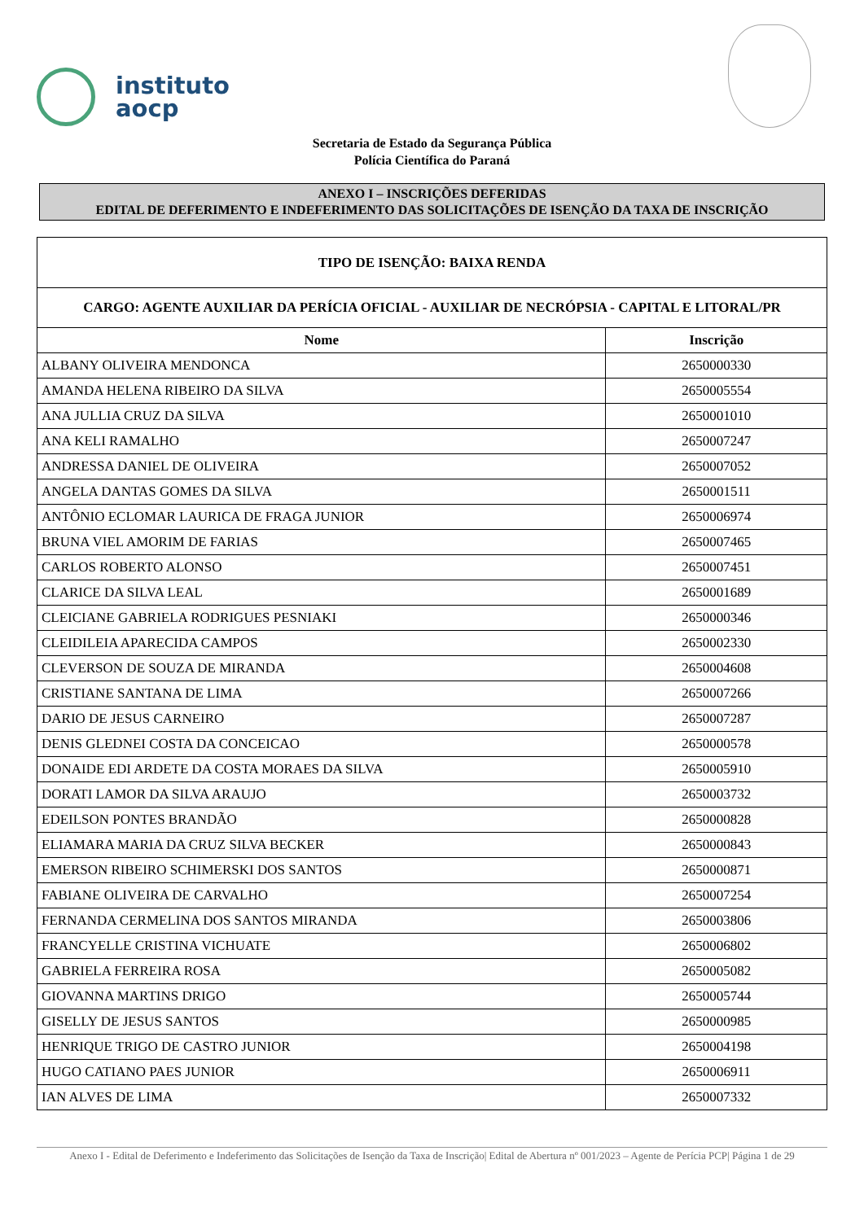instituto
aocp
Secretaria de Estado da Segurança Pública
Polícia Científica do Paraná
ANEXO I – INSCRIÇÕES DEFERIDAS
EDITAL DE DEFERIMENTO E INDEFERIMENTO DAS SOLICITAÇÕES DE ISENÇÃO DA TAXA DE INSCRIÇÃO
| TIPO DE ISENÇÃO: BAIXA RENDA | |
| CARGO: AGENTE AUXILIAR DA PERÍCIA OFICIAL - AUXILIAR DE NECRÓPSIA - CAPITAL E LITORAL/PR | |
| Nome | Inscrição |
| ALBANY OLIVEIRA MENDONCA | 2650000330 |
| AMANDA HELENA RIBEIRO DA SILVA | 2650005554 |
| ANA JULLIA CRUZ DA SILVA | 2650001010 |
| ANA KELI RAMALHO | 2650007247 |
| ANDRESSA DANIEL DE OLIVEIRA | 2650007052 |
| ANGELA DANTAS GOMES DA SILVA | 2650001511 |
| ANTÔNIO ECLOMAR LAURICA DE FRAGA JUNIOR | 2650006974 |
| BRUNA VIEL AMORIM DE FARIAS | 2650007465 |
| CARLOS ROBERTO ALONSO | 2650007451 |
| CLARICE DA SILVA LEAL | 2650001689 |
| CLEICIANE GABRIELA RODRIGUES PESNIAKI | 2650000346 |
| CLEIDILEIA APARECIDA CAMPOS | 2650002330 |
| CLEVERSON DE SOUZA DE MIRANDA | 2650004608 |
| CRISTIANE SANTANA DE LIMA | 2650007266 |
| DARIO DE JESUS CARNEIRO | 2650007287 |
| DENIS GLEDNEI COSTA DA CONCEICAO | 2650000578 |
| DONAIDE EDI ARDETE DA COSTA MORAES DA SILVA | 2650005910 |
| DORATI LAMOR DA SILVA ARAUJO | 2650003732 |
| EDEILSON PONTES BRANDÃO | 2650000828 |
| ELIAMARA MARIA DA CRUZ SILVA BECKER | 2650000843 |
| EMERSON RIBEIRO SCHIMERSKI DOS SANTOS | 2650000871 |
| FABIANE OLIVEIRA DE CARVALHO | 2650007254 |
| FERNANDA CERMELINA DOS SANTOS MIRANDA | 2650003806 |
| FRANCYELLE CRISTINA VICHUATE | 2650006802 |
| GABRIELA FERREIRA ROSA | 2650005082 |
| GIOVANNA MARTINS DRIGO | 2650005744 |
| GISELLY DE JESUS SANTOS | 2650000985 |
| HENRIQUE TRIGO DE CASTRO JUNIOR | 2650004198 |
| HUGO CATIANO PAES JUNIOR | 2650006911 |
| IAN ALVES DE LIMA | 2650007332 |
Anexo I - Edital de Deferimento e Indeferimento das Solicitações de Isenção da Taxa de Inscrição| Edital de Abertura nº 001/2023 – Agente de Perícia PCP| Página 1 de 29